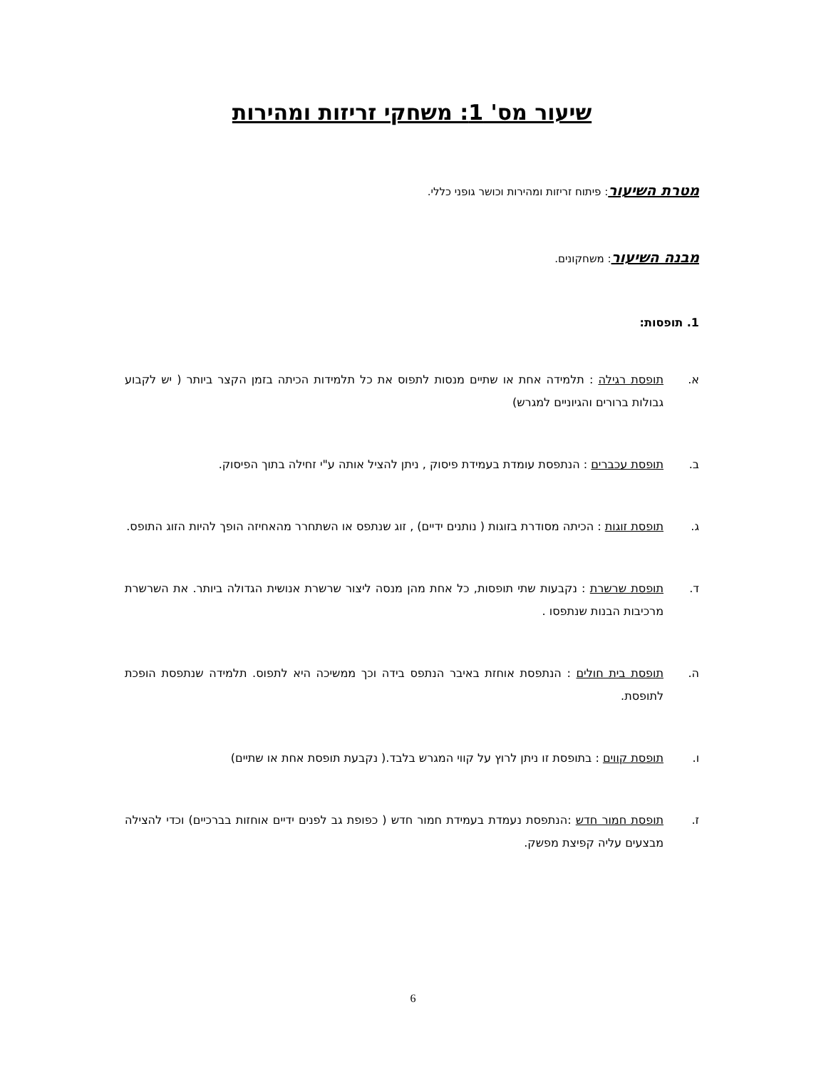שיעור מס' 1: משחקי זריזות ומהירות
מטרת השיעור: פיתוח זריזות ומהירות וכושר גופני כללי.
מבנה השיעור: משחקונים.
1. תופסות:
א. תופסת רגילה : תלמידה אחת או שתיים מנסות לתפוס את כל תלמידות הכיתה בזמן הקצר ביותר ( יש לקבוע גבולות ברורים והגיוניים למגרש)
ב. תופסת עכברים : הנתפסת עומדת בעמידת פיסוק , ניתן להציל אותה ע"י זחילה בתוך הפיסוק.
ג. תופסת זוגות : הכיתה מסודרת בזוגות ( נותנים ידיים) , זוג שנתפס או השתחרר מהאחיזה הופך להיות הזוג התופס.
ד. תופסת שרשרת : נקבעות שתי תופסות, כל אחת מהן מנסה ליצור שרשרת אנושית הגדולה ביותר. את השרשרת מרכיבות הבנות שנתפסו .
ה. תופסת בית חולים : הנתפסת אוחזת באיבר הנתפס בידה וכך ממשיכה היא לתפוס. תלמידה שנתפסת הופכת לתופסת.
ו. תופסת קווים : בתופסת זו ניתן לרוץ על קווי המגרש בלבד.( נקבעת תופסת אחת או שתיים)
ז. תופסת חמור חדש :הנתפסת נעמדת בעמידת חמור חדש ( כפופת גב לפנים ידיים אוחזות בברכיים) וכדי להצילה מבצעים עליה קפיצת מפשק.
6